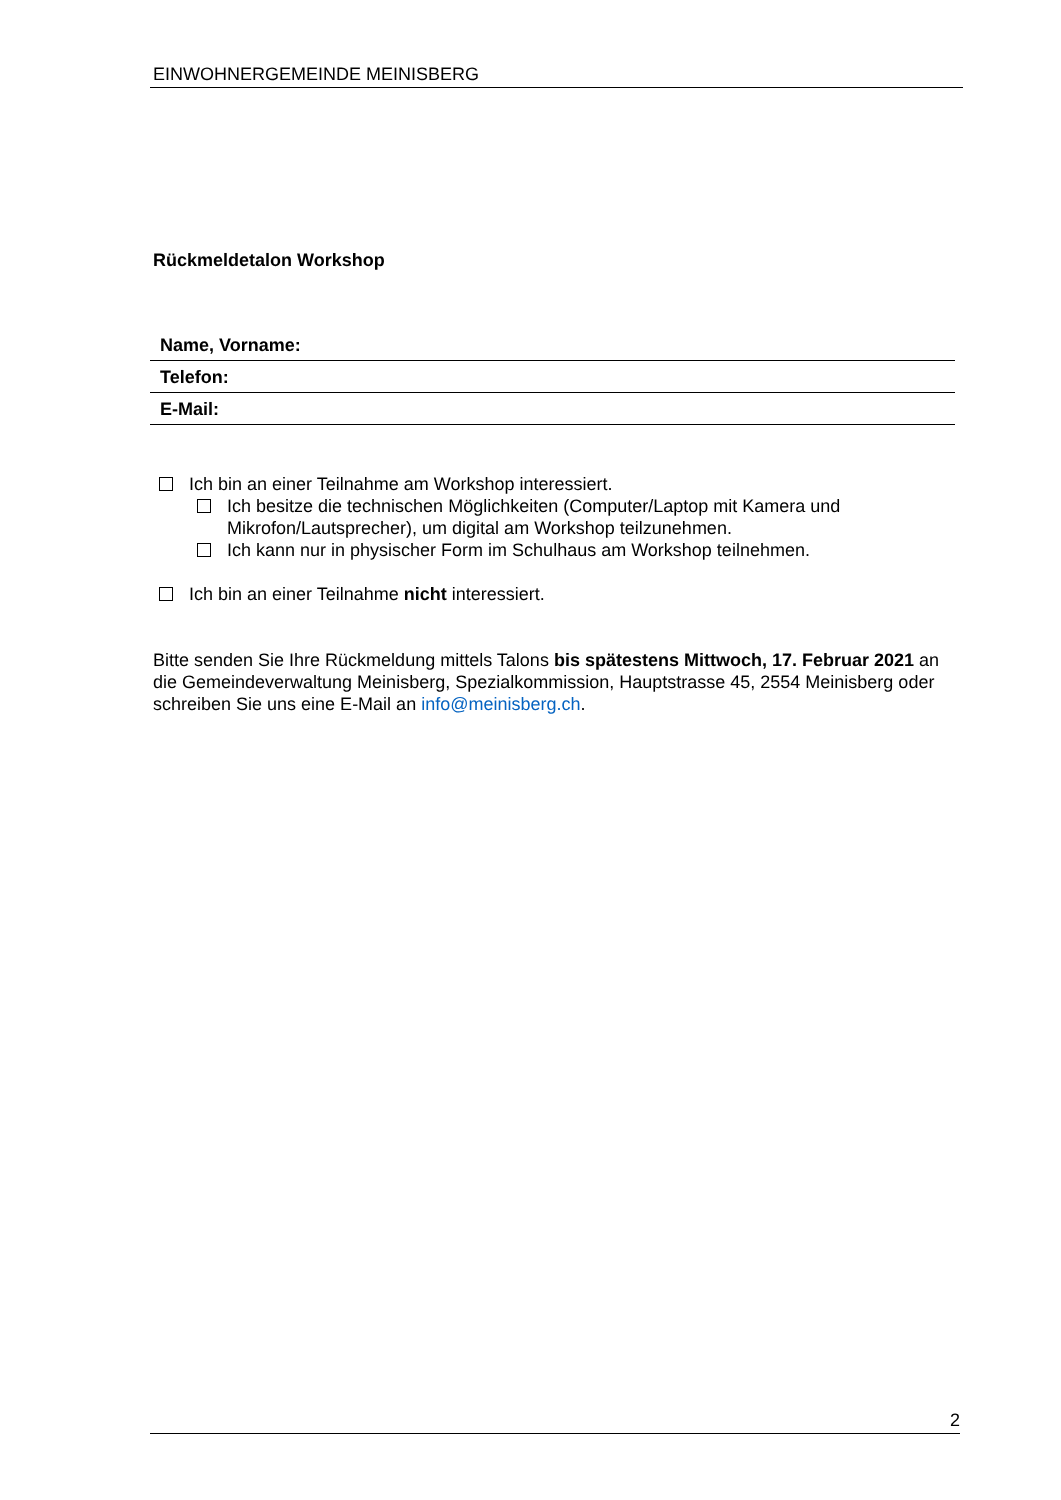EINWOHNERGEMEINDE MEINISBERG
Rückmeldetalon Workshop
| Name, Vorname: |
| Telefon: |
| E-Mail: |
Ich bin an einer Teilnahme am Workshop interessiert.
Ich besitze die technischen Möglichkeiten (Computer/Laptop mit Kamera und Mikrofon/Lautsprecher), um digital am Workshop teilzunehmen.
Ich kann nur in physischer Form im Schulhaus am Workshop teilnehmen.
Ich bin an einer Teilnahme nicht interessiert.
Bitte senden Sie Ihre Rückmeldung mittels Talons bis spätestens Mittwoch, 17. Februar 2021 an die Gemeindeverwaltung Meinisberg, Spezialkommission, Hauptstrasse 45, 2554 Meinisberg oder schreiben Sie uns eine E-Mail an info@meinisberg.ch.
2